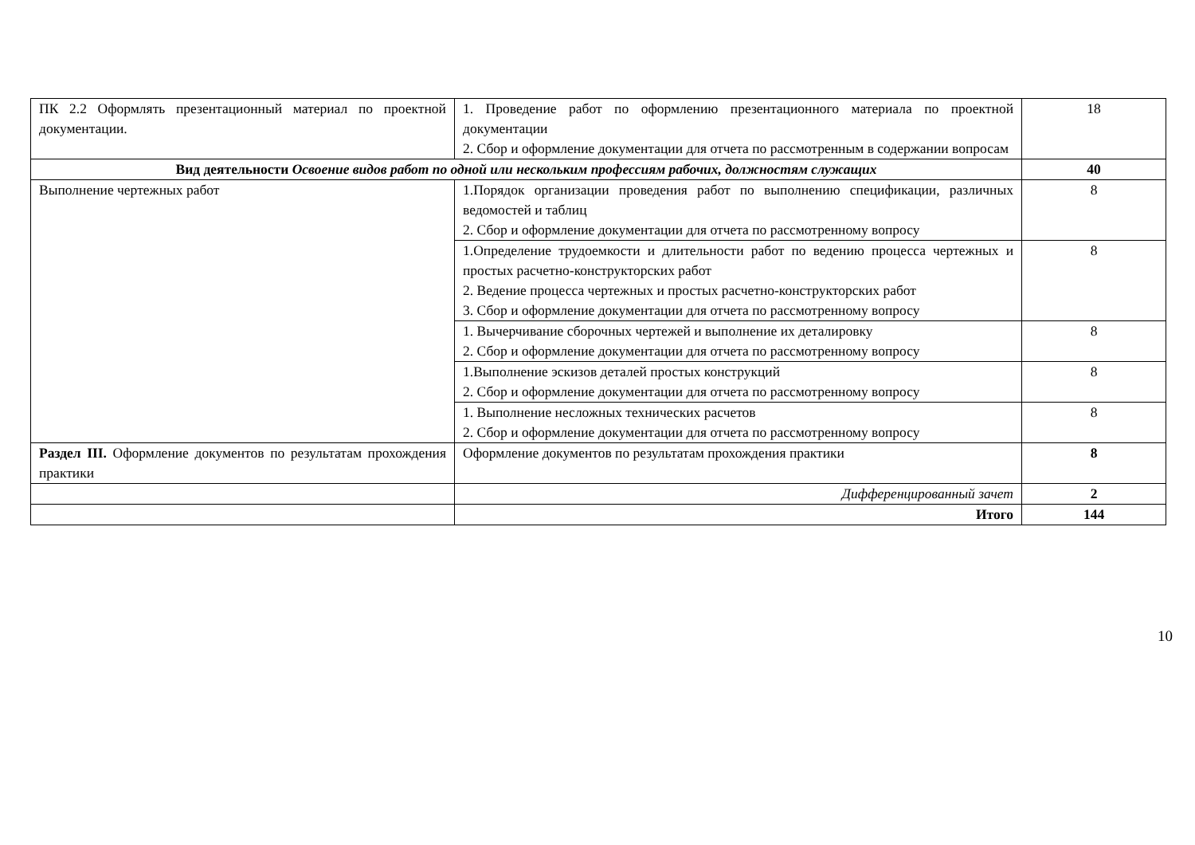| ПК 2.2 Оформлять презентационный материал по проектной документации. | 1. Проведение работ по оформлению презентационного материала по проектной документации 2. Сбор и оформление документации для отчета по рассмотренным в содержании вопросам | 18 |
| Вид деятельности Освоение видов работ по одной или нескольким профессиям рабочих, должностям служащих | | 40 |
| Выполнение чертежных работ | 1.Порядок организации проведения работ по выполнению спецификации, различных ведомостей и таблиц 2. Сбор и оформление документации для отчета по рассмотренному вопросу | 8 |
| | 1.Определение трудоемкости и длительности работ по ведению процесса чертежных и простых расчетно-конструкторских работ 2. Ведение процесса чертежных и простых расчетно-конструкторских работ 3. Сбор и оформление документации для отчета по рассмотренному вопросу | 8 |
| | 1. Вычерчивание сборочных чертежей и выполнение их деталировку 2. Сбор и оформление документации для отчета по рассмотренному вопросу | 8 |
| | 1.Выполнение эскизов деталей простых конструкций 2. Сбор и оформление документации для отчета по рассмотренному вопросу | 8 |
| | 1. Выполнение несложных технических расчетов 2. Сбор и оформление документации для отчета по рассмотренному вопросу | 8 |
| Раздел III. Оформление документов по результатам прохождения практики | Оформление документов по результатам прохождения практики | 8 |
| | Дифференцированный зачет | 2 |
| | Итого | 144 |
10